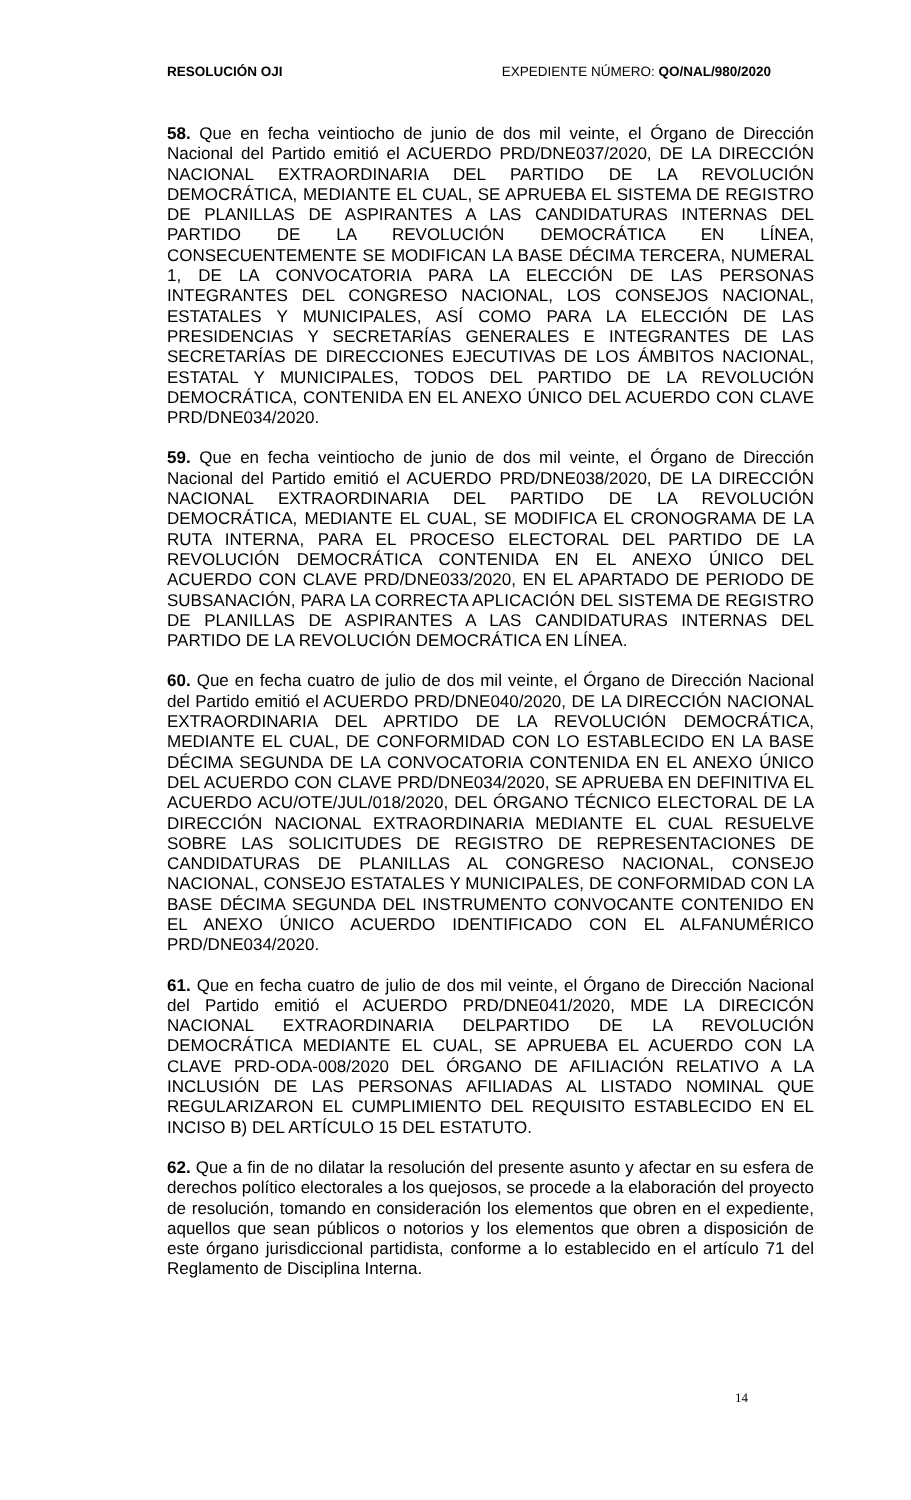RESOLUCIÓN OJI EXPEDIENTE NÚMERO: QO/NAL/980/2020
58. Que en fecha veintiocho de junio de dos mil veinte, el Órgano de Dirección Nacional del Partido emitió el ACUERDO PRD/DNE037/2020, DE LA DIRECCIÓN NACIONAL EXTRAORDINARIA DEL PARTIDO DE LA REVOLUCIÓN DEMOCRÁTICA, MEDIANTE EL CUAL, SE APRUEBA EL SISTEMA DE REGISTRO DE PLANILLAS DE ASPIRANTES A LAS CANDIDATURAS INTERNAS DEL PARTIDO DE LA REVOLUCIÓN DEMOCRÁTICA EN LÍNEA, CONSECUENTEMENTE SE MODIFICAN LA BASE DÉCIMA TERCERA, NUMERAL 1, DE LA CONVOCATORIA PARA LA ELECCIÓN DE LAS PERSONAS INTEGRANTES DEL CONGRESO NACIONAL, LOS CONSEJOS NACIONAL, ESTATALES Y MUNICIPALES, ASÍ COMO PARA LA ELECCIÓN DE LAS PRESIDENCIAS Y SECRETARÍAS GENERALES E INTEGRANTES DE LAS SECRETARÍAS DE DIRECCIONES EJECUTIVAS DE LOS ÁMBITOS NACIONAL, ESTATAL Y MUNICIPALES, TODOS DEL PARTIDO DE LA REVOLUCIÓN DEMOCRÁTICA, CONTENIDA EN EL ANEXO ÚNICO DEL ACUERDO CON CLAVE PRD/DNE034/2020.
59. Que en fecha veintiocho de junio de dos mil veinte, el Órgano de Dirección Nacional del Partido emitió el ACUERDO PRD/DNE038/2020, DE LA DIRECCIÓN NACIONAL EXTRAORDINARIA DEL PARTIDO DE LA REVOLUCIÓN DEMOCRÁTICA, MEDIANTE EL CUAL, SE MODIFICA EL CRONOGRAMA DE LA RUTA INTERNA, PARA EL PROCESO ELECTORAL DEL PARTIDO DE LA REVOLUCIÓN DEMOCRÁTICA CONTENIDA EN EL ANEXO ÚNICO DEL ACUERDO CON CLAVE PRD/DNE033/2020, EN EL APARTADO DE PERIODO DE SUBSANACIÓN, PARA LA CORRECTA APLICACIÓN DEL SISTEMA DE REGISTRO DE PLANILLAS DE ASPIRANTES A LAS CANDIDATURAS INTERNAS DEL PARTIDO DE LA REVOLUCIÓN DEMOCRÁTICA EN LÍNEA.
60. Que en fecha cuatro de julio de dos mil veinte, el Órgano de Dirección Nacional del Partido emitió el ACUERDO PRD/DNE040/2020, DE LA DIRECCIÓN NACIONAL EXTRAORDINARIA DEL APRTIDO DE LA REVOLUCIÓN DEMOCRÁTICA, MEDIANTE EL CUAL, DE CONFORMIDAD CON LO ESTABLECIDO EN LA BASE DÉCIMA SEGUNDA DE LA CONVOCATORIA CONTENIDA EN EL ANEXO ÚNICO DEL ACUERDO CON CLAVE PRD/DNE034/2020, SE APRUEBA EN DEFINITIVA EL ACUERDO ACU/OTE/JUL/018/2020, DEL ÓRGANO TÉCNICO ELECTORAL DE LA DIRECCIÓN NACIONAL EXTRAORDINARIA MEDIANTE EL CUAL RESUELVE SOBRE LAS SOLICITUDES DE REGISTRO DE REPRESENTACIONES DE CANDIDATURAS DE PLANILLAS AL CONGRESO NACIONAL, CONSEJO NACIONAL, CONSEJO ESTATALES Y MUNICIPALES, DE CONFORMIDAD CON LA BASE DÉCIMA SEGUNDA DEL INSTRUMENTO CONVOCANTE CONTENIDO EN EL ANEXO ÚNICO ACUERDO IDENTIFICADO CON EL ALFANUMÉRICO PRD/DNE034/2020.
61. Que en fecha cuatro de julio de dos mil veinte, el Órgano de Dirección Nacional del Partido emitió el ACUERDO PRD/DNE041/2020, MDE LA DIRECICÓN NACIONAL EXTRAORDINARIA DELPARTIDO DE LA REVOLUCIÓN DEMOCRÁTICA MEDIANTE EL CUAL, SE APRUEBA EL ACUERDO CON LA CLAVE PRD-ODA-008/2020 DEL ÓRGANO DE AFILIACIÓN RELATIVO A LA INCLUSIÓN DE LAS PERSONAS AFILIADAS AL LISTADO NOMINAL QUE REGULARIZARON EL CUMPLIMIENTO DEL REQUISITO ESTABLECIDO EN EL INCISO B) DEL ARTÍCULO 15 DEL ESTATUTO.
62. Que a fin de no dilatar la resolución del presente asunto y afectar en su esfera de derechos político electorales a los quejosos, se procede a la elaboración del proyecto de resolución, tomando en consideración los elementos que obren en el expediente, aquellos que sean públicos o notorios y los elementos que obren a disposición de este órgano jurisdiccional partidista, conforme a lo establecido en el artículo 71 del Reglamento de Disciplina Interna.
14